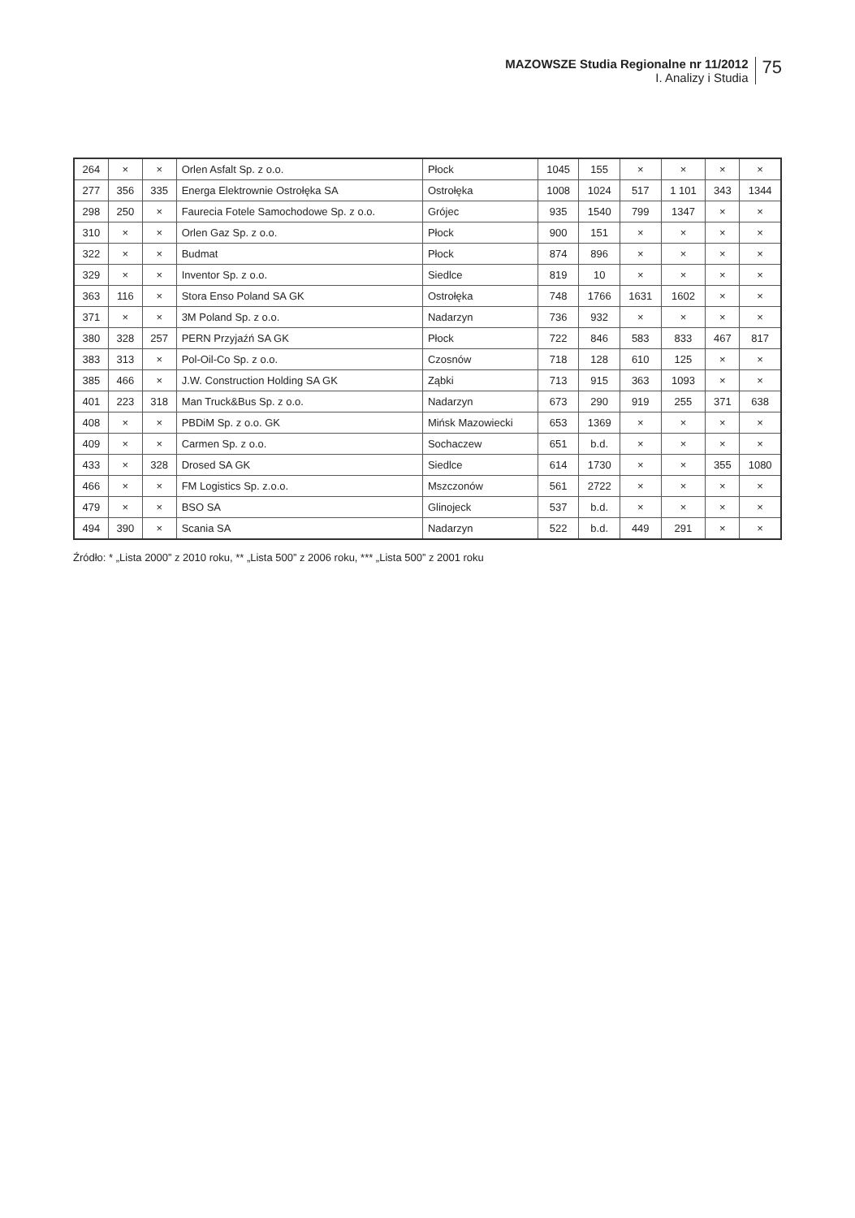MAZOWSZE Studia Regionalne nr 11/2012
I. Analizy i Studia
75
| 264 | × | × | Orlen Asfalt Sp. z o.o. | Płock | 1045 | 155 | × | × | × | × |
| 277 | 356 | 335 | Energa Elektrownie Ostrołęka SA | Ostrołęka | 1008 | 1024 | 517 | 1 101 | 343 | 1344 |
| 298 | 250 | × | Faurecia Fotele Samochodowe Sp. z o.o. | Grójec | 935 | 1540 | 799 | 1347 | × | × |
| 310 | × | × | Orlen Gaz Sp. z o.o. | Płock | 900 | 151 | × | × | × | × |
| 322 | × | × | Budmat | Płock | 874 | 896 | × | × | × | × |
| 329 | × | × | Inventor Sp. z o.o. | Siedlce | 819 | 10 | × | × | × | × |
| 363 | 116 | × | Stora Enso Poland SA GK | Ostrołęka | 748 | 1766 | 1631 | 1602 | × | × |
| 371 | × | × | 3M Poland Sp. z o.o. | Nadarzyn | 736 | 932 | × | × | × | × |
| 380 | 328 | 257 | PERN Przyjaźń SA GK | Płock | 722 | 846 | 583 | 833 | 467 | 817 |
| 383 | 313 | × | Pol-Oil-Co Sp. z o.o. | Czosnów | 718 | 128 | 610 | 125 | × | × |
| 385 | 466 | × | J.W. Construction Holding SA GK | Ząbki | 713 | 915 | 363 | 1093 | × | × |
| 401 | 223 | 318 | Man Truck&Bus Sp. z o.o. | Nadarzyn | 673 | 290 | 919 | 255 | 371 | 638 |
| 408 | × | × | PBDiM Sp. z o.o. GK | Mińsk Mazowiecki | 653 | 1369 | × | × | × | × |
| 409 | × | × | Carmen Sp. z o.o. | Sochaczew | 651 | b.d. | × | × | × | × |
| 433 | × | 328 | Drosed SA GK | Siedlce | 614 | 1730 | × | × | 355 | 1080 |
| 466 | × | × | FM Logistics Sp. z.o.o. | Mszczonów | 561 | 2722 | × | × | × | × |
| 479 | × | × | BSO SA | Glinojeck | 537 | b.d. | × | × | × | × |
| 494 | 390 | × | Scania SA | Nadarzyn | 522 | b.d. | 449 | 291 | × | × |
Źródło: * „Lista 2000” z 2010 roku, ** „Lista 500” z 2006 roku, *** „Lista 500” z 2001 roku